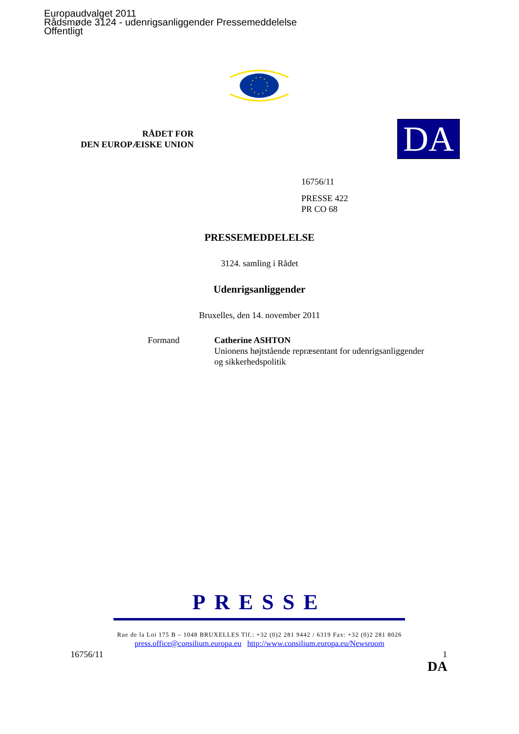Europaudvalget 2011
Rådsmøde 3124 - udenrigsanliggender Pressemeddelelse
Offentligt
RÅDET FOR
DEN EUROPÆISKE UNION
DA
16756/11
PRESSE 422
PR CO 68
PRESSEMEDDELELSE
3124. samling i Rådet
Udenrigsanliggender
Bruxelles, den 14. november 2011
Formand Catherine ASHTON
Unionens højtstående repræsentant for udenrigsanliggender
og sikkerhedspolitik
PRESSE
Rue de la Loi 175 B – 1048 BRUXELLES Tlf.: +32 (0)2 281 9442 / 6319 Fax: +32 (0)2 281 8026
press.office@consilium.europa.eu http://www.consilium.europa.eu/Newsroom
16756/11 1
DA